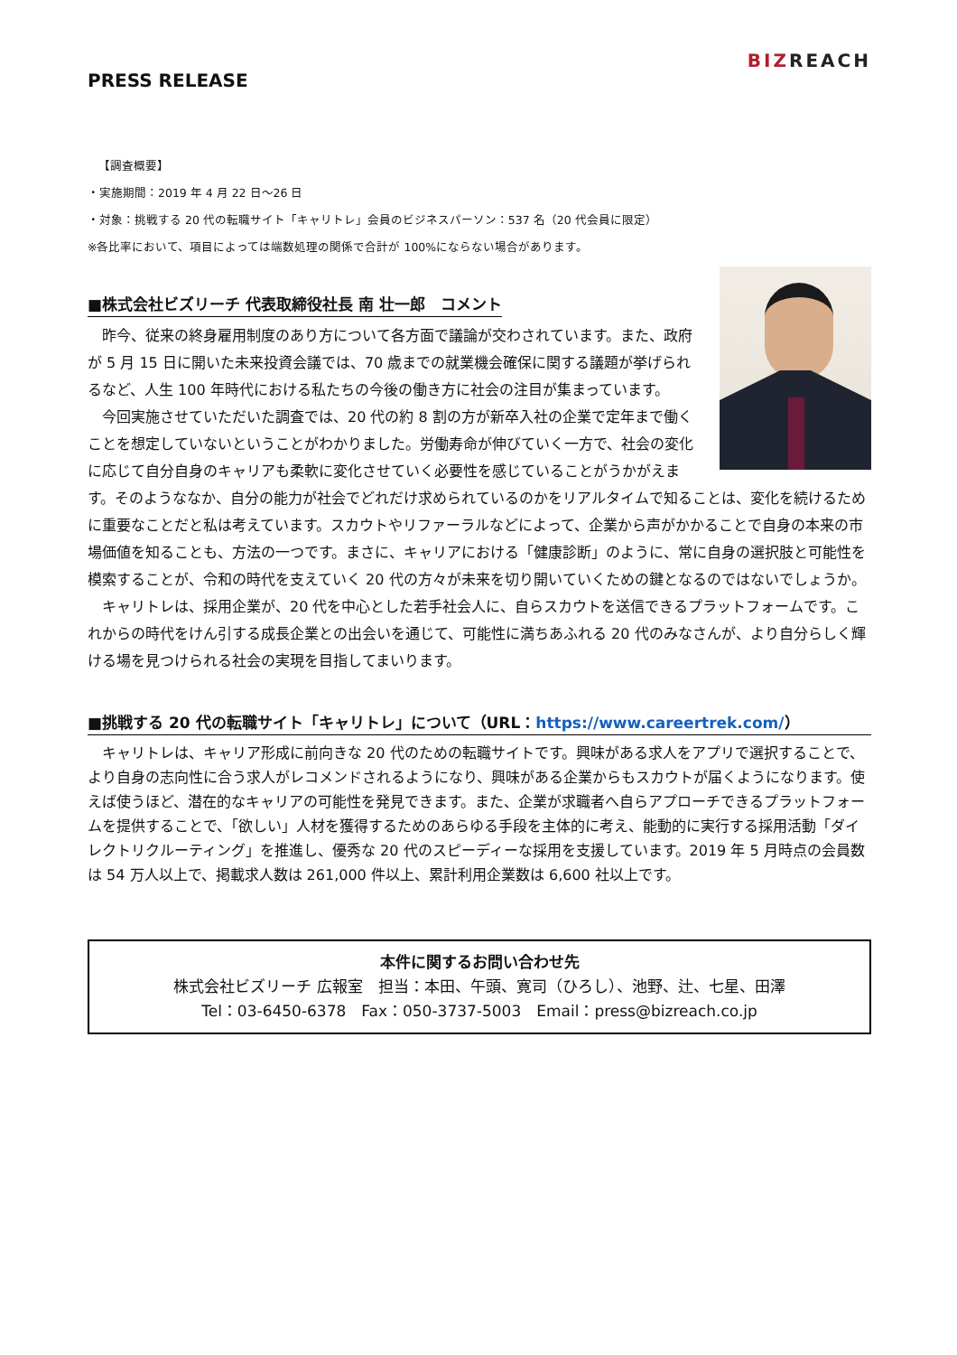PRESS RELEASE
BIZREACH
【調査概要】
・実施期間：2019 年 4 月 22 日～26 日
・対象：挑戦する 20 代の転職サイト「キャリトレ」会員のビジネスパーソン：537 名（20 代会員に限定）
※各比率において、項目によっては端数処理の関係で合計が 100%にならない場合があります。
■株式会社ビズリーチ 代表取締役社長 南 壮一郎　コメント
昨今、従来の終身雇用制度のあり方について各方面で議論が交わされています。また、政府が 5 月 15 日に開いた未来投資会議では、70 歳までの就業機会確保に関する議題が挙げられるなど、人生 100 年時代における私たちの今後の働き方に社会の注目が集まっています。
今回実施させていただいた調査では、20 代の約 8 割の方が新卒入社の企業で定年まで働くことを想定していないということがわかりました。労働寿命が伸びていく一方で、社会の変化に応じて自分自身のキャリアも柔軟に変化させていく必要性を感じていることがうかがえます。そのようななか、自分の能力が社会でどれだけ求められているのかをリアルタイムで知ることは、変化を続けるために重要なことだと私は考えています。スカウトやリファーラルなどによって、企業から声がかかることで自身の本来の市場価値を知ることも、方法の一つです。まさに、キャリアにおける「健康診断」のように、常に自身の選択肢と可能性を模索することが、令和の時代を支えていく 20 代の方々が未来を切り開いていくための鍵となるのではないでしょうか。
キャリトレは、採用企業が、20 代を中心とした若手社会人に、自らスカウトを送信できるプラットフォームです。これからの時代をけん引する成長企業との出会いを通じて、可能性に満ちあふれる 20 代のみなさんが、より自分らしく輝ける場を見つけられる社会の実現を目指してまいります。
■挑戦する 20 代の転職サイト「キャリトレ」について（URL：https://www.careertrek.com/）
キャリトレは、キャリア形成に前向きな 20 代のための転職サイトです。興味がある求人をアプリで選択することで、より自身の志向性に合う求人がレコメンドされるようになり、興味がある企業からもスカウトが届くようになります。使えば使うほど、潜在的なキャリアの可能性を発見できます。また、企業が求職者へ自らアプローチできるプラットフォームを提供することで、「欲しい」人材を獲得するためのあらゆる手段を主体的に考え、能動的に実行する採用活動「ダイレクトリクルーティング」を推進し、優秀な 20 代のスピーディーな採用を支援しています。2019 年 5 月時点の会員数は 54 万人以上で、掲載求人数は 261,000 件以上、累計利用企業数は 6,600 社以上です。
本件に関するお問い合わせ先
株式会社ビズリーチ 広報室　担当：本田、午頭、寛司（ひろし）、池野、辻、七星、田澤
Tel：03-6450-6378　Fax：050-3737-5003　Email：press@bizreach.co.jp